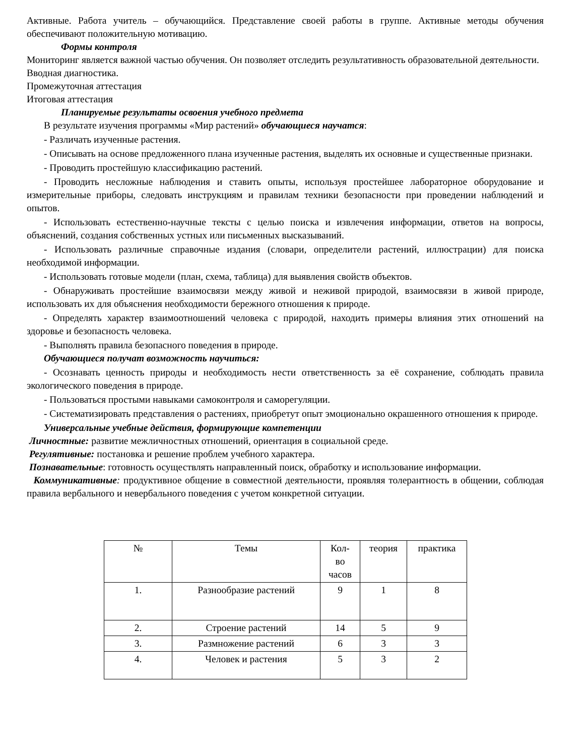Активные. Работа учитель – обучающийся. Представление своей работы в группе. Активные методы обучения обеспечивают положительную мотивацию.
Формы контроля
Мониторинг является важной частью обучения. Он позволяет отследить результативность образовательной деятельности.
Вводная диагностика.
Промежуточная аттестация
Итоговая аттестация
Планируемые результаты освоения учебного предмета
В результате изучения программы «Мир растений» обучающиеся научатся:
- Различать изученные растения.
- Описывать на основе предложенного плана изученные растения, выделять их основные и существенные признаки.
- Проводить простейшую классификацию растений.
- Проводить несложные наблюдения и ставить опыты, используя простейшее лабораторное оборудование и измерительные приборы, следовать инструкциям и правилам техники безопасности при проведении наблюдений и опытов.
- Использовать естественно-научные тексты с целью поиска и извлечения информации, ответов на вопросы, объяснений, создания собственных устных или письменных высказываний.
- Использовать различные справочные издания (словари, определители растений, иллюстрации) для поиска необходимой информации.
- Использовать готовые модели (план, схема, таблица) для выявления свойств объектов.
- Обнаруживать простейшие взаимосвязи между живой и неживой природой, взаимосвязи в живой природе, использовать их для объяснения необходимости бережного отношения к природе.
- Определять характер взаимоотношений человека с природой, находить примеры влияния этих отношений на здоровье и безопасность человека.
- Выполнять правила безопасного поведения в природе.
Обучающиеся получат возможность научиться:
- Осознавать ценность природы и необходимость нести ответственность за её сохранение, соблюдать правила экологического поведения в природе.
- Пользоваться простыми навыками самоконтроля и саморегуляции.
- Систематизировать представления о растениях, приобретут опыт эмоционально окрашенного отношения к природе.
Универсальные учебные действия, формирующие компетенции
Личностные: развитие межличностных отношений, ориентация в социальной среде.
Регулятивные: постановка и решение проблем учебного характера.
Познавательные: готовность осуществлять направленный поиск, обработку и использование информации.
Коммуникативные: продуктивное общение в совместной деятельности, проявляя толерантность в общении, соблюдая правила вербального и невербального поведения с учетом конкретной ситуации.
| № | Темы | Кол- во часов | теория | практика |
| 1. | Разнообразие растений | 9 | 1 | 8 |
| 2. | Строение растений | 14 | 5 | 9 |
| 3. | Размножение растений | 6 | 3 | 3 |
| 4. | Человек и растения | 5 | 3 | 2 |